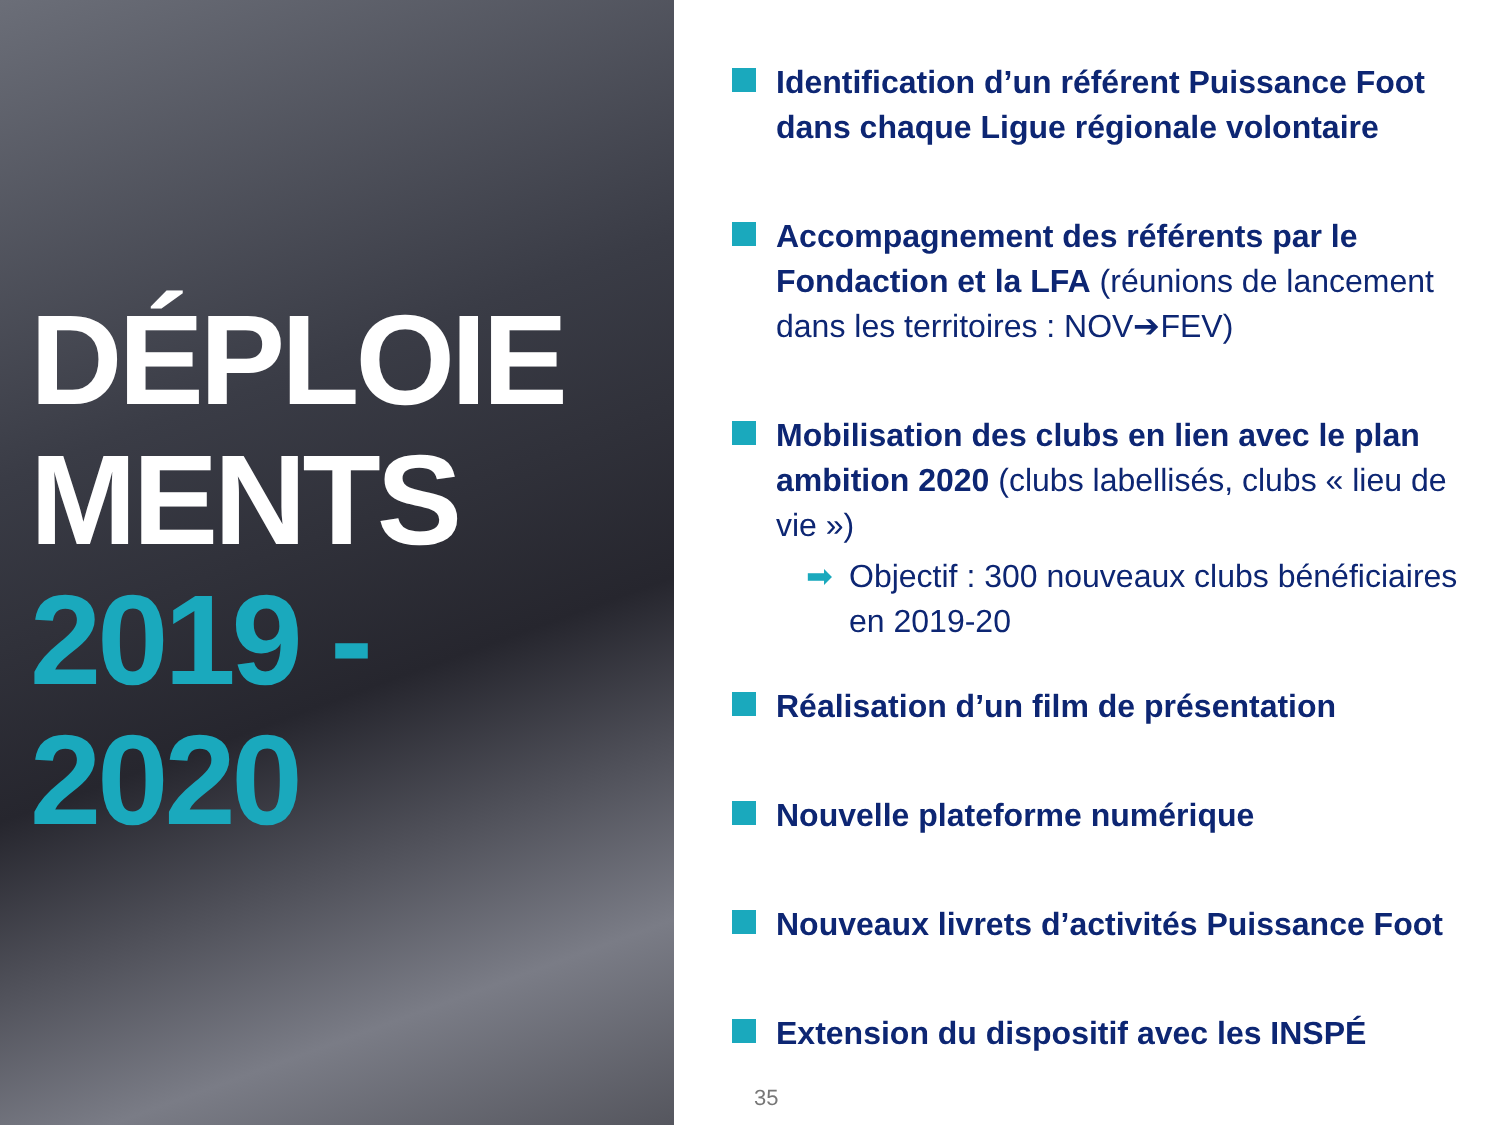DÉPLOIE
MENTS
2019 -
2020
Identification d’un référent Puissance Foot dans chaque Ligue régionale volontaire
Accompagnement des référents par le Fondaction et la LFA (réunions de lancement dans les territoires : NOV➔FEV)
Mobilisation des clubs en lien avec le plan ambition 2020 (clubs labellisés, clubs « lieu de vie »)
➡ Objectif : 300 nouveaux clubs bénéficiaires en 2019-20
Réalisation d’un film de présentation
Nouvelle plateforme numérique
Nouveaux livrets d’activités Puissance Foot
Extension du dispositif avec les INSPÉ
35